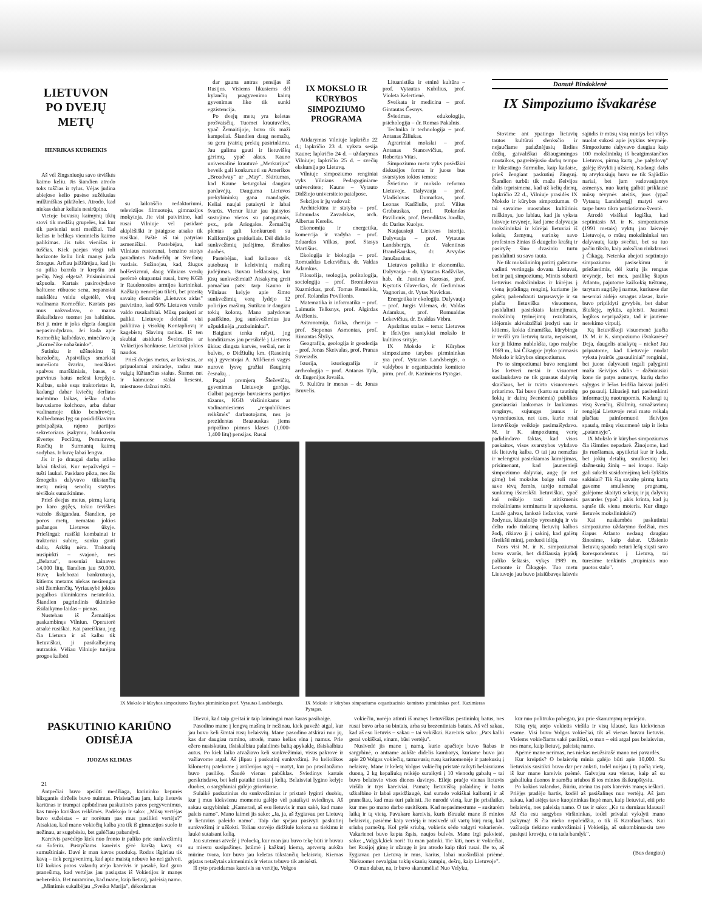LIETUVON PO DVEJŲ METŲ
HENRIKAS KUDREIKIS
Aš vėl žingsniuoju savo tėviškės kaimo keliu. Jis šiandien atrodo toks tuščias ir tylus. Vėjas judina abiejose kelio pusėse sužėlusias milžiniškas piktžoles. Atrodo, kad niekas dabar keliais nesirūpina.
Vietoje buvusių kaimynų ūkių stovi tik medžių grupelės, kai kur tik pavieniai seni medžiai. Tad kelias ir belikęs vienintelis kaimo palikimas. Jis toks vienišas ir tuščias. Kiek paėjus visgi toli horizonte keliu link manęs juda žmogus. Arčiau įsižiūrėjau, kad jis su pilka barzda ir krepšiu ant pečių. Negi elgeta?. Prisiminimai užpuola. Kartais pasirodydavo baltuose rūbuose sena, neparastai raukšlėtu veidu elgetėlė, visų vadinama Kornečike. Kartais pas mus nakvodavo, o mama išskalbdavo tuomet jos baltinius. Bet ji mirė ir joks elgeta daugiau nepasirodydavo. Jei kada apie Kornečikę kalbėdavo, minėdavo ją „Kornečike nabašninke".
Sutinku ir užšnekinu šį barzdočių. Apsivilkęs smarkiai nunešiotu švarku, neaiškios spalvos marškiniais, basas, o purvinus batus nešėsi krepšyje. Kalbus, sakė esąs traktoristas ir, kadangi dabar kviečių derliaus nuėmimo laikas, ieško darbo buvusiame kolchoze, arba dabar vadinamoje ūkio bendrovėje. Kalbėdamas lyg su pasididžiavimu prisipažįsta, rajono partijos sekretoriaus įsakymu, buldozeriu išvertęs Pociūnų, Pernaravos, Rasčių ir Surmantų kaimų sodybas. Ir buvę labai lengva.
Jis ir jo draugai darbą atliko labai tiksliai. Kur nepažvelgsi – tušti laukai. Pasidaro pikta, nes šis žmogelis dalyvavo tūkstančių metų mūsų senolių statytos tėviškės sunaikinime.
Prieš dvejus metus, pirmą kartą po karo grįžęs, tokio tėviškės vaizdo išsigandau. Šiandien, po poros metų, nematau jokios pažangos Lietuvos ūkyje. Priešingai: rusiški kombainai ir traktoriai subirę, sunku gauti dalių. Arklių nėra. Traktorių nusipirkti – svajonė, nes „Belarus", neseniai kainavęs 14,000 litų, šiandien jau 50,000. Buvę kolchozai bankrutuoja, kitiems metams niekas nesirengia sėti žiemkenčių. Vyriausybė jokios pagalbos ūkininkams nesuteikia. Šiandien pagrindinis ūkininko išsilaikymo laidas – pienas.
Nustebau iš Žemaitijos paskambinęs Vilniun. Operatorė atsakė rusiškai. Kai pareiškiau, jog čia Lietuva ir aš kalbu tik lietuviškai, ji pasikalbėjimą nutraukė. Vėliau Vilniuje turėjau progos kalbėti
su laikraščio redaktoriumi, televizijos filmuotoju, gimnazijos mokytoja. Jie visi patvirtino, kad rusai Vilniuje vėl pasidarė akiplėšiški ir įstaigose atsako tik rusiškai. Paštė aš tai patyriau asmeniškai. Pastebėjau, kad Vilniaus restoranai, benzino stotys pavadintos Nadieždų ar Svetlanų vardais. Sužinojau, kad, žlugus bolševizmui, daug Vilniaus verslų perėmė okupantai rusai, buvę KGB ir Raudonosios armijos karininkai. Kažkaip nenorėjau tikėti, bet praeitą savaitę dienraštis „Lietuvos aidas" patvirtino, kad 60% Lietuvos verslo valdo rusakalbiai. Mūsų pasiųsti ar palikti Lietuvoje doleriai visi pakliūva į visokių Kontapliovų ir kagebistų Slavinų rankas. Iš ten skubiai atsiduria Šveicarijos ar Vokietijos bankuose. Lietuvai jokios naudos.
Prieš dvejus metus, ar kviestas, ar pripuolamai atsiradęs, radau nuo valgių lūžtančius stalus. Šiemet net ir kaimuose stalai liesesni, miestuose dažnai tušti.
dar gauna antras pensijas iš Rusijos. Visiems likusiems dėl kylančių pragyvenimo kainų gyvenimas liko tik sunki egzistencija.
Po dvejų metų yra keletas prošvaisčių. Tuomet krautuvėlės, ypač Žemaitijoje, buvo tik maži kampeliai. Šiandien daug nemažų, su geru įvairių prekių pasirinkimu. Jau galima gauti ir lietuviškų gėrimų, ypač alaus. Kauno universalinė krautuvė „Merkurijus" beveik gali konkuruoti su Amerikos „Broadway" ar „May". Skirtumas, kad Kaune keturgubai daugiau pardavėjų. Dauguma Lietuvos prekybininkų gana mandagūs. Keliai naujai pataisyti ir labai švarūs. Vienur kitur jau įtaisytos sustojimo vietos su patogumais, pvz., prie Ariogalos. Žemaičių plentas gali konkuruoti su Kalifornijos greitkeliais. Dėl didelio sunkvežimių judėjimo, išmaltos duobės.
Pastebėjau, kad keliuose tik autobusų ir keleivinių mašinų judėjimas. Buvau beklausiąs, kur jūsų sunkvežimiai? Atsakymą greit pamačiau pats: tarp Kauno ir Vilniaus kelyje apie šimto sunkvežimių vorą lydėjo 12 policijos mašinų. Sutikau ir daugiau tokių kolonų. Mano palydovas paaiškino, jog sunkvežimius jau užpuldinėja „razbaininkai".
Baigiant tenka rašyti, jog banditizmas jau persikėlė į Lietuvos ūkius: dingsta karvės, veršiai, net ir bulvės, o Didžiulių km. (Raseinių raj.) gyventojai A. Milčienei vagys nurovė lysvę gražiai išaugintų česnakų...
Pagal premjerą Šleževičių, gyvenimas Lietuvoje gerėjąs. Galbūt pagerėjo buvusiems partijos tūzams, KGB viršininkams ar vadinamiesiems „respublikinės reikšmės" darbuotojams, nes jo prezidentas Brazauskas jiems pripažino pirmos klasės (1,000-1,400 litų) pensijas. Rusai
IX MOKSLO IR KŪRYBOS SIMPOZIUMO PROGRAMA
Atidarymas Vilniuje lapkričio 22 d.; lapkričio 23 d. vyksta sesija Kaune; lapkričio 24 d. – uždarymas Vilniuje; lapkričio 25 d. – svečių ekskursija po Lietuvą.
Vilniuje simpoziumo renginiai vyks Vilniaus Pedagoginiame universitete; Kaune – Vytauto Didžiojo universiteto patalpose.
Sekcijos ir jų vadovai:
Architektūra ir statyba – prof. Edmundas Zavadskas, arch. Albertas Kerelis.
Ekonomija ir energetika, komercija ir vadyba – prof. Eduardas Vilkas, prof. Stasys Martišius.
Ekologija ir biologija – prof. Romualdas Lekevičius, dr. Valdas Adamkus.
Filosofija, teologija, politologija, sociologija – prof. Bronislovas Kuzmickas, prof. Tomas Remeikis, prof. Rolandas Povilionis.
Matematika ir informatika – prof. Laimutis Telksnys, prof. Algirdas Avižienis.
Astronomija, fizika, chemija – prof. Steponas Asmontas, prof. Rimantas Šlyžys.
Geografija, geologija ir geodezija – prof. Jonas Skeivalas, prof. Pranas Suveizdis.
Istorija, istoriografija ir archeologija – prof. Antanas Tyla, dr. Eugenijus Jovaiša.
9. Kultūra ir menas – dr. Jonas Bruvelis.
Lituanistika ir etninė kultūra – prof. Vytautas Kubilius, prof. Violeta Kelertienė.
Sveikata ir medicina – prof. Gintautas Česnys.
Švietimas, edukologija, psichologija – dr. Romas Pakalnis.
Technika ir technologija – prof. Antanas Žiliukas.
Agrariniai mokslai – prof. Antanas Stancevičius, prof. Robertas Vitas.
Simpoziumo metu vyks posėdžiai diskusijos forma ir juose bus svarstytos tokios temos:
Švietimo ir mokslo reforma Lietuvoje. Dalyvauja – prof. Vladislovas Domarkas, prof. Leonas Kadžiulis, prof. Vilius Grabauskas, prof. Rolandas Pavilionis, prof. Benediktas Juodka, dr. Darius Kuolys.
Naujausioji Lietuvos istorija. Dalyvauja – prof. Vytautas Landsbergis, dr. Valentinas Brandišauskas, dr. Arvydas Janušauskas.
Lietuvos politika ir ekonomika. Dalyvauja – dr. Vytautas Radžvilas, hab. dr. Justinas Karosas, prof. Kęstutis Glaveckas, dr. Gediminas Vagnorius, dr. Vytas Navickas.
Energetika ir ekologija. Dalyvauja – prof. Jurgis Vilemas, dr. Valdas Adamkus, prof. Romualdas Lekevičius, dr. Evaldas Vėbra.
Apskritas stalas – tema: Lietuvos ir išeivijos santykiai mokslo ir kultūros srityje.
IX Mokslo ir Kūrybos simpoziumo tarybos pirmininkas yra prof. Vytautas Landsbergis, o valdybos ir organizacinio komiteto pirm. prof. dr. Kazimieras Pyragas.
IX Mokslo ir kūrybos simpoziumo Tarybos pirmininkas prof. Vytautas Landsbergis.
IX Mokslo ir kūrybos simpoziumo organizacinio komiteto pirmininkas prof. Kazimieras Pyragas.
Danutė Bindokienė
IX Simpoziumo išvakarėse
Stovime ant ypatingo lietuvių tautos kultūrai slenksčio ir nejaučiame padažnėjusių širdies dūžių, gaivališkai džiaugsmingos nuotaikos, pagreitėjusio darbų tempo ir lūkestingo šurmulio, kaip kadaise, prieš žengiant paskutinį žingsnį. Šiandien turbūt tik maža išeivijos dalis teprisimena, kad už kelių dienų, lapkričio 22 d., Vilniuje prasidės IX Mokslo ir kūrybos simpoziumas. O tai savaime nuostabus kultūrinis reiškinys, juo labiau, kad jis vyksta laisvoje tėvynėje, kad jame dalyvauja mokslininkai ir kūrėjai lietuviai iš keleių žemynų, surinkę savo profesines žinias iš daugelio kraštų ir pasiryžę šiuo dvasiniu turtu pasidalinti su savo tauta.
Ne tik mokslininkų patirtį galėtume vadinti vertingąja dovana Lietuvai, bet ir patį simpoziumą. Mintis suburti lietuvius mokslininkus ir kūrėjus į vieną įspūdingą renginį, kuriame jie galėtų pabendrauti tarpusavyje ir su plačia lietuviška visuomene, pasidalinti pasiektais laimėjimais, mokslinių tyrinėjimų rezultatais, idėjomis akivaizdžiai įrodyti sau ir kitiems, kokia dinamiška, kūrybinga ir veržli yra lietuvių tauta, nepaisant, kur ji likimo nublokšta, tapo realybe 1969 m., kai Čikagoje įvyko pirmasis Mokslo ir kūrybos simpoziumas.
Po to simpoziumai buvo rengiami kas ketveri metai ir visuomet susilaukdavo ne tik gausaus dalyvių skaičiaus, bet ir tvirto visuomenės pritarimo. Tai buvo (kartu su tautinių šokių ir dainų šventėmis) publikos gausiausiai lankomas ir laukiamas renginys, sujungęs jaunus ir vyresniuosius, net tuos, kurie retai lietuviškoje veikloje pasimaišydavo. M. ir K. simpoziumų vertę padidindavo faktas, kad visos paskaitos, visos svarstybos vykdavo tik lietuvių kalba. O tai jau nemažas ir nelengvai pasiekiamas laimėjimas, prisimenant, kad jaunesnieji simpoziumo dalyviai, augę (ir net gimę) bei mokslus baigę toli nuo savo tėvų žemės, turėjo nemažai sunkumų išsireikšti lietuviškai, ypač kai reikėjo rasti atitikmenis moksliniams terminams ir sąvokoms. Laužė galvas, lankstė liežuvius, vartė žodynus, klausinėjo vyresniųjų ir vis dėlto rado tinkamą lietuvių kalbos žodį, rikiavo jį į sakinį, kad galėtų išreikšti mintį, perduoti idėją.
Nors visi M. ir K. simpoziumai buvo svarūs, bet didžiausią įspūdį paliko šeštasis, vykęs 1989 m. Lemonte ir Čikagoje. Tuo metu Lietuvoje jau buvo įsisiūbavęs laisvės sąjūdis ir mūsų visų mintys bei viltys nuolat sukosi apie įvykius tėvynėje. Simpoziume dalyvavo daugiau kaip 100 mokslininkų iš beatgimstančios Lietuvos, pirmą kartą „be palydovų" galėję išvykti į užsienį. Kadangi dalis tų atvykusiųjų buvo ne tik Sąjūdžio nariai, bet jam vadovaujantys asmenys, nuo kurių galbūt priklausė mūsų tėvynės ateitis, juos (ypač Vytautą Landsbergį) matyti savo tarpe buvo tikra patriotizmo šventė.
Atrodė visiškai logiška, kad septintasis M. ir K. simpoziumas (1991 metais) vyktų jau laisvoje Lietuvoje, o mūsų mokslininkai ten dalyvautų kaip svečiai, bet su tuo pačiu tikslu, kaip anksčiau rinkdavosi į Čikagą. Netenka abejoti septintojo simpoziumo pasisekimu ir priežastimis, dėl kurių jis rengtas tėvynėje, bet mes, pasilikę šiapus Atlanto, pajutome kažkokią tuštumą, tarytum sugrįžę į namus, kuriuose dar neseniai aidėjo smagus alasas, kurie buvo pripildyti gyvybės, bet dabar ištuštėję, nykūs, apleisti. Jausmai logikos nepripažįsta, tad ir jautėme netekimo virpulį.
Ką lietuviškoji visuomenė jaučia IX M. ir K. simpoziumo išvakarėse? Deja, daugelis atsakytų – nieko! Jau pripratome, kad Lietuvoje nuolat vyksta įvairūs „pasauliniai" renginiai, bet juose dalyvauti tegali palyginti maža išeivijos dalis – dažniausiai kone tie patys asmenys, kurių darbo sąlygos ir lėšos leidžia laisvai judėti po pasaulį. Likusieji turi pasitenkinti informacijų nuotrupomis. Kadangi tų visų švenčių, iškilmių, suvažiavimų rengėjai Lietuvoje retai mato reikalą plačiau painformuoti išeivijos spaudą, mūsų visuomenė taip ir lieka „patamsyje".
IX Mokslo ir kūrybos simpoziumas čia išimties nepadarė. Žinojome, kad jis ruošiamas, apytikriai kur ir kada, bet jokių detalių, smulkesnių bei dažnesnių žinių – nei kvapo. Kaip gali sukelti susidomėjimą keli šykštūs sakiniai? Tik šią savaitę pirmą kartą gavome smulkesnę programą, galėjome skaityti sekcijų ir jų dalyvių pavardes (ypač į akis krinta, kad jų sąraše tik viena moteris. Kur dingo lietuvės mokslininkės?)
Kai nuskambės paskutiniai simpoziumo uždarymo žodžiai, mes šiapus Atlanto nedaug daugiau žinosime, kaip dabar. Užsienio lietuvių spauda neturi lėšų siųsti savo korespondentus į Lietuvą, tai turėsime tenkintis „trupiniais nuo puotos stalo".
PASKUTINIO KARIŪNO ODISĖJA
JUOZAS KLIMAS
21
Antpečiai buvo apsiūti medžiaga, karininko kepurės blizgantis dirželis buvo nuimtas. Prisistačiau jam, kaip lietuvis kariūnas ir trumpai apibūdinau paskutinės paros pergyvenimus, kas turėjo kariškos reikšmės. Padėkojo ir sako: „Mūsų vertėjas buvo sužeistas – ar norėtum pas mus pasilikti vertėju?" Atsakiau, kad mano vokiečių kalba yra tik iš gimnazijos suolo ir nežinau, ar sugebėsiu, bet galėčiau pabandyti.
Kareivis pavėdėjo kiek nuo fronto ir paliko prie sunkvežimių su šoferiu. Pusryčiams kareivis gėrė karštą kavą su sumuštiniais. Davė ir man kavos puoduką. Rodos išgėriau tik kavą – tiek pergyvenimų, kad apie maistą nebuvo ko nei galvoti. Už kokios poros valandų atėjo kareivis ir pasakė, kad gavo pranešimą, kad vertėjas jau pasiųstas iš Vokietijos ir manęs nebereikia. Bet nuramino, kad mane, kaip lietuvį, paleisią namo.
„Mintimis sukalbėjau „Sveika Marija", dėkodamas
Dievui, kad taip greitai ir taip laimingai man karas pasibaigė.
Pasodino mane į lengvą mašiną ir nežinau, kiek pavežė atgal, kur jau buvo keli šimtai rusų belaisvių. Mane pasodino atskirai nuo jų, kas dar daugiau ramino, atrodė, mano kelias eina į namus. Prie ežero nusiskutau, išsiskalbiau palaidinės baltą apykaklę, išsiskalbiau autus. Po kiek laiko atvažiavo keli sunkvežimiai, visus pakrovė ir važiavome atgal. Aš įlipau į paskutinį sunkvežimį. Po keliolikos kilometrų patekome į artilerijos ugnį – matyt, kur po prasilaužimo buvo pasilikę. Šaudė vienas pabūklas. Sviedinys kartais perskrisdavo, bet keli pataikė tiesiai į kelią. Belaisviai lygino kelyje duobes, o sargybiniai gulėjo grioviuose.
Sulaikė paskutinius du sunkvežimius ir pristatė lyginti duobių, kur į mus kiekvienu momentu galėjo vėl pataikyti sviedinys. Aš sakau sargybiniui: „Kamerad, aš esu lietuvis ir man sakė, kad mane paleis namo". Mano laimei jis sako: „Ja, ja, aš žygiavau per Lietuvą ir lietuvius paleido namo". Taip dar spėjau pasivyti paskutinį sunkvežimį ir užšokti. Toliau stovėjo didžiulė kolona su tiekimu ir laukė sutaisant kelią.
Jau sutemus atvežė į Polocką, kur man jau buvo tekę būti ir buvau su miestu susipažinęs. Įstūmė į kažkurį kiemą, aptvertą aukšta mūrine tvora, kur buvo jau keletas tūkstančių belaisvių. Kiemas grįstas netašytais akmenimis ir vietos tebuvo tik atsisėsti.
Iš ryto praeidamas kareivis su vertėju, Volgos
vokiečiu, norėjo atimti iš manęs lietuviškus pėstininkų batus, nes rusai buvo arba su bintais, arba su brezentiniais batais. Aš vėl sakau, kad aš esu lietuvis – sakau – tai vokiškai. Kareivis sako: „Pats kalbi gerai vokiškai, einam, būsi vertėju".
Nusivedė jis mane į namą, kurio apačioje buvo štabas ir sargybinė, o antrame aukšte didelis kambarys, kuriame buvo jau apie 20 Volgos vokiečių, tarnavusių rusų kariuomenėje ir patekusių į nelaisvę. Mane ir keletą Volgos vokiečių pristatė raikyti belaisviams duoną, 2 kg kepaliuką reikėjo suraikyti į 10 vienodų gabalų – tai buvo belaisvio visos dienos davinys. Eilėje praėjo vienas lietuvis viršila ir trys kareiviai. Pamatę lietuvišką palaidinę ir batus užkalbino ir labai apsidžiaugė, kad surado vokiškai kalbantį ir aš pranešiau, kad mus turi paleisti. Jie nurodė vietą, kur jie prisilaiko, kur mes po mano darbo susitikom. Kad nepasimestume – susitarėm laiką ir tą vietą. Pavakare kareivis, kuris ištraukė mane iš minios belaisvių, pasiėmė kaip vertėją ir nusivedė už vartų būrį rusų, kad sriubą parneštų. Kol pylė sriubą, vokietis sėdo valgyti vakarienės. Vakarienei buvo kepta žąsis, naujos bulvės. Mane irgi pakvietė, sako: „Valgyk,kiek nori! Tu man patinki. Tie kiti, nors ir vokiečiai, bet Rusijoj gimę ir užaugę ir jau atrodo kaip tikri rusai. Be to, aš žygiavau per Lietuvą ir mus, karius, labai nuoširdžiai priėmė. Niekuomet nevalgiau tokių skanių kumpių, dešrų, kaip Lietuvoje".
O man dabar, na, ir buvo skanumėlis! Nuo Velyku,
kur nuo politruko pabėgau, jau prie skanumynų nepriėjau.
Kitą rytą atėjo vokietis viršila ir visų klausė, kas kiekvienas esame. Visi buvo Volgos vokiečiai, tik aš vienas buvau lietuvis. Visiems vokiečiams sakė pasilikti, o man – eiti atgal pas belaisvius, nes mane, kaip lietuvį, paleisią namo.
Apėmė mane nerimas, nes niekas neužsirašė mano nei pavardės.
Kur kreiptis? O belaisvių minia galėjo būti apie 10,000. Su lietuviais susitikti buvo dar per anksti, todėl nuėjau į tą pačią vietą, iš kur mane kareivis paėmė. Galvojau sau vienas, kaip aš su gabaliuku duonos ir samčiu sriubos iš tos minios išsikrapštysiu.
Po kokios valandos, žiūriu, ateina tas pats kareivis manęs ieškoti. Priėjęs pradėjo bartis, kodėl aš pasišalinęs nuo vertėjų. Aš jam sakau, kad atėjęs tavo kuopininkas liepė man, kaip lietuviui, eiti prie belaisvių, nes paleisią namo. O tas ir sako: „Ko tu durniaus klausai! Aš čia esu sargybos viršininkas, todėl privalai vykdyti mano įsakymą! Iš čia nieko nepaleidžia, o tik iš Karaliaučiaus. Kai važiuoja tiekimo sunkvežimiai į Vokietiją, aš sukombinuosiu tave pasiųsti krovėju, o tu tada bandyk".
(Bus daugiau)